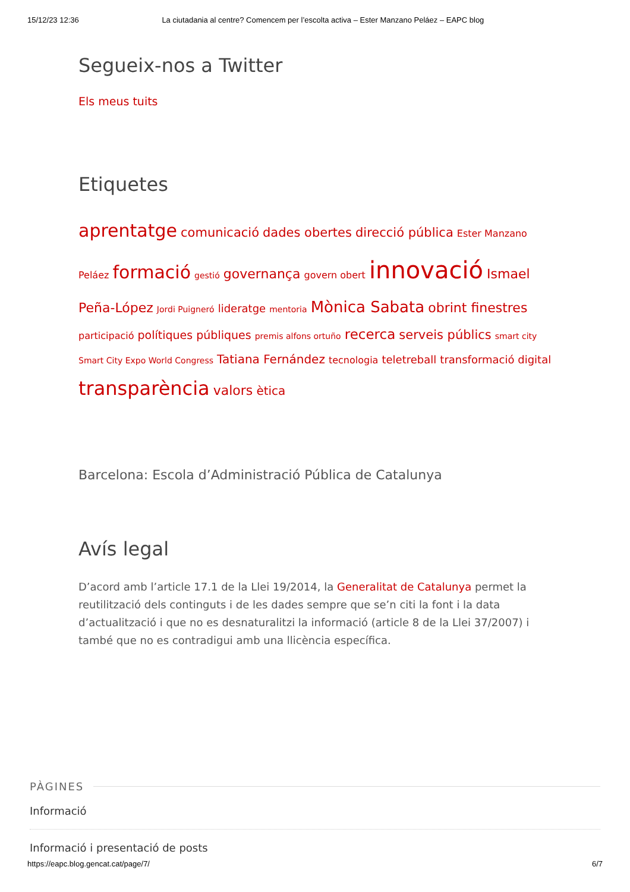15/12/23 12:36 La ciutadania al centre? Comencem per l’escolta activa – Ester Manzano Peláez – EAPC blog
Segueix-nos a Twitter
Els meus tuits
Etiquetes
aprentatge comunicació dades obertes direcció pública Ester Manzano Peláez formació gestió governança govern obert innovació Ismael Peña-López Jordi Puigneró lideratge mentoria Mònica Sabata obrint finestres participació polítiques públiques premis alfons ortuño recerca serveis públics smart city Smart City Expo World Congress Tatiana Fernández tecnologia teletreball transformació digital transparència valors ètica
Barcelona: Escola d’Administració Pública de Catalunya
Avís legal
D’acord amb l’article 17.1 de la Llei 19/2014, la Generalitat de Catalunya permet la reutilització dels continguts i de les dades sempre que se’n citi la font i la data d’actualització i que no es desnaturalitzi la informació (article 8 de la Llei 37/2007) i també que no es contradigui amb una llicència específica.
PÀGINES
Informació
Informació i presentació de posts
https://eapc.blog.gencat.cat/page/7/ 6/7